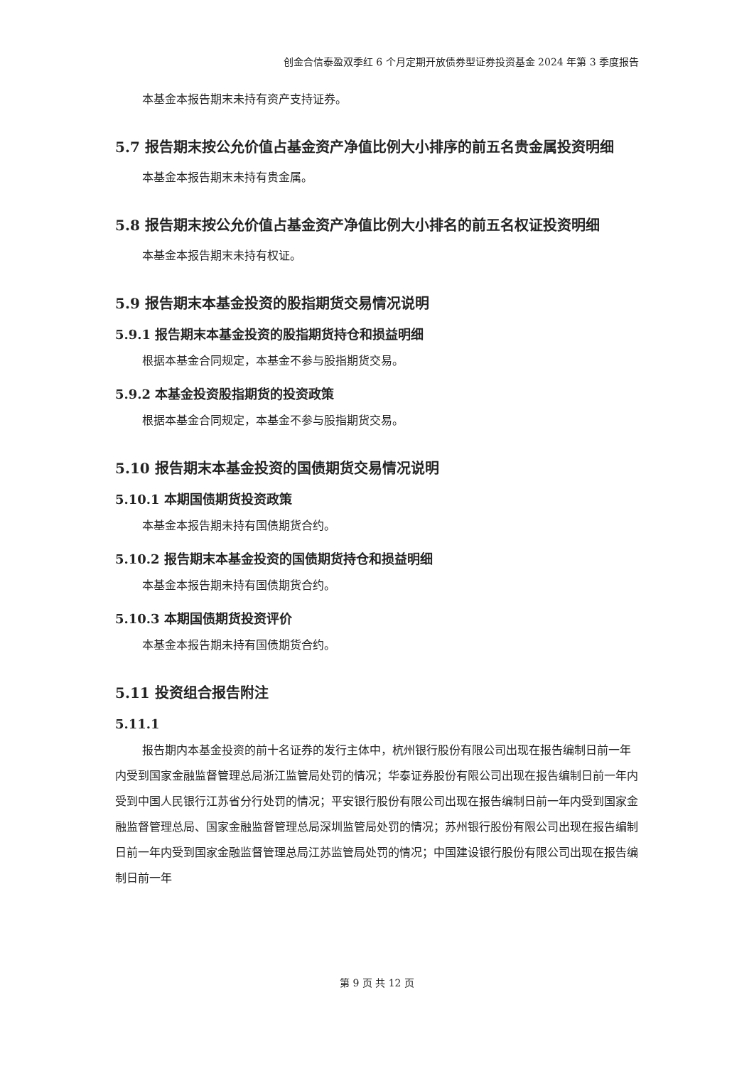创金合信泰盈双季红 6 个月定期开放债券型证券投资基金 2024 年第 3 季度报告
本基金本报告期末未持有资产支持证券。
5.7 报告期末按公允价值占基金资产净值比例大小排序的前五名贵金属投资明细
本基金本报告期末未持有贵金属。
5.8 报告期末按公允价值占基金资产净值比例大小排名的前五名权证投资明细
本基金本报告期末未持有权证。
5.9 报告期末本基金投资的股指期货交易情况说明
5.9.1 报告期末本基金投资的股指期货持仓和损益明细
根据本基金合同规定，本基金不参与股指期货交易。
5.9.2 本基金投资股指期货的投资政策
根据本基金合同规定，本基金不参与股指期货交易。
5.10 报告期末本基金投资的国债期货交易情况说明
5.10.1 本期国债期货投资政策
本基金本报告期未持有国债期货合约。
5.10.2 报告期末本基金投资的国债期货持仓和损益明细
本基金本报告期未持有国债期货合约。
5.10.3 本期国债期货投资评价
本基金本报告期未持有国债期货合约。
5.11 投资组合报告附注
5.11.1
报告期内本基金投资的前十名证券的发行主体中，杭州银行股份有限公司出现在报告编制日前一年内受到国家金融监督管理总局浙江监管局处罚的情况；华泰证券股份有限公司出现在报告编制日前一年内受到中国人民银行江苏省分行处罚的情况；平安银行股份有限公司出现在报告编制日前一年内受到国家金融监督管理总局、国家金融监督管理总局深圳监管局处罚的情况；苏州银行股份有限公司出现在报告编制日前一年内受到国家金融监督管理总局江苏监管局处罚的情况；中国建设银行股份有限公司出现在报告编制日前一年
第 9 页 共 12 页